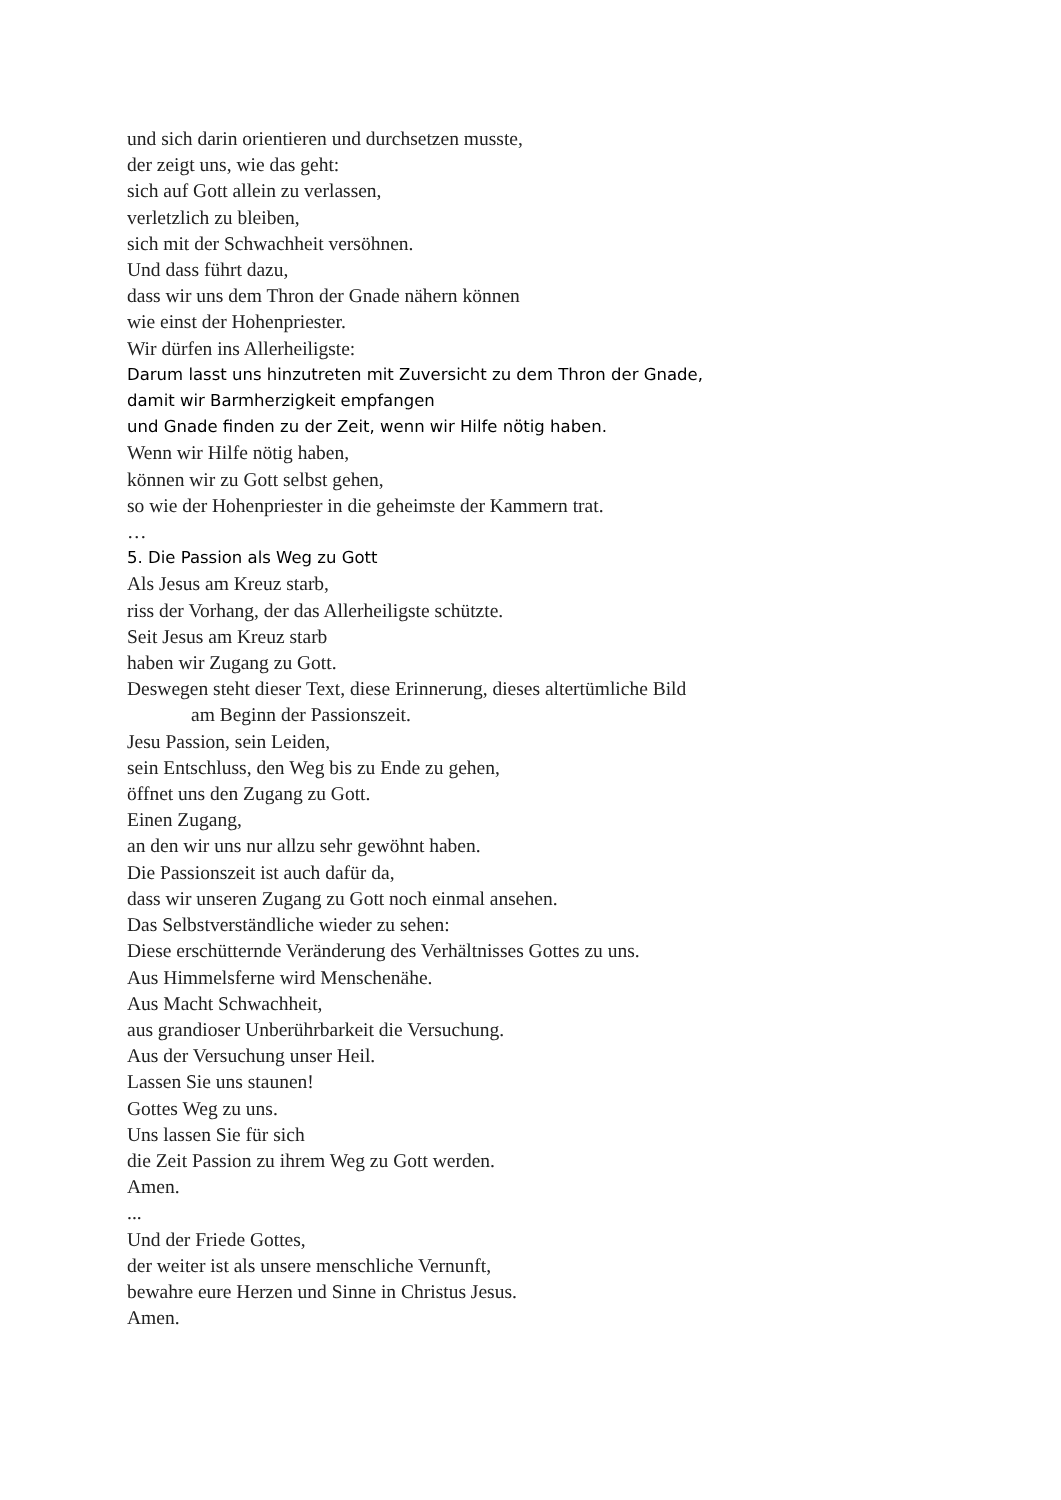und sich darin orientieren und durchsetzen musste,
der zeigt uns, wie das geht:
sich auf Gott allein zu verlassen,
verletzlich zu bleiben,
sich mit der Schwachheit versöhnen.
Und dass führt dazu,
dass wir uns dem Thron der Gnade nähern können
wie einst der Hohenpriester.
Wir dürfen ins Allerheiligste:
Darum lasst uns hinzutreten mit Zuversicht zu dem Thron der Gnade,
damit wir Barmherzigkeit empfangen
und Gnade finden zu der Zeit, wenn wir Hilfe nötig haben.
Wenn wir Hilfe nötig haben,
können wir zu Gott selbst gehen,
so wie der Hohenpriester in die geheimste der Kammern trat.
…
5. Die Passion als Weg zu Gott
Als Jesus am Kreuz starb,
riss der Vorhang, der das Allerheiligste schützte.
Seit Jesus am Kreuz starb
haben wir Zugang zu Gott.
Deswegen steht dieser Text, diese Erinnerung, dieses altertümliche Bild
am Beginn der Passionszeit.
Jesu Passion, sein Leiden,
sein Entschluss, den Weg bis zu Ende zu gehen,
öffnet uns den Zugang zu Gott.
Einen Zugang,
an den wir uns nur allzu sehr gewöhnt haben.
Die Passionszeit ist auch dafür da,
dass wir unseren Zugang zu Gott noch einmal ansehen.
Das Selbstverständliche wieder zu sehen:
Diese erschütternde Veränderung des Verhältnisses Gottes zu uns.
Aus Himmelsferne wird Menschenähe.
Aus Macht Schwachheit,
aus grandioser Unberührbarkeit die Versuchung.
Aus der Versuchung unser Heil.
Lassen Sie uns staunen!
Gottes Weg zu uns.
Uns lassen Sie für sich
die Zeit Passion zu ihrem Weg zu Gott werden.
Amen.
...
Und der Friede Gottes,
der weiter ist als unsere menschliche Vernunft,
bewahre eure Herzen und Sinne in Christus Jesus.
Amen.